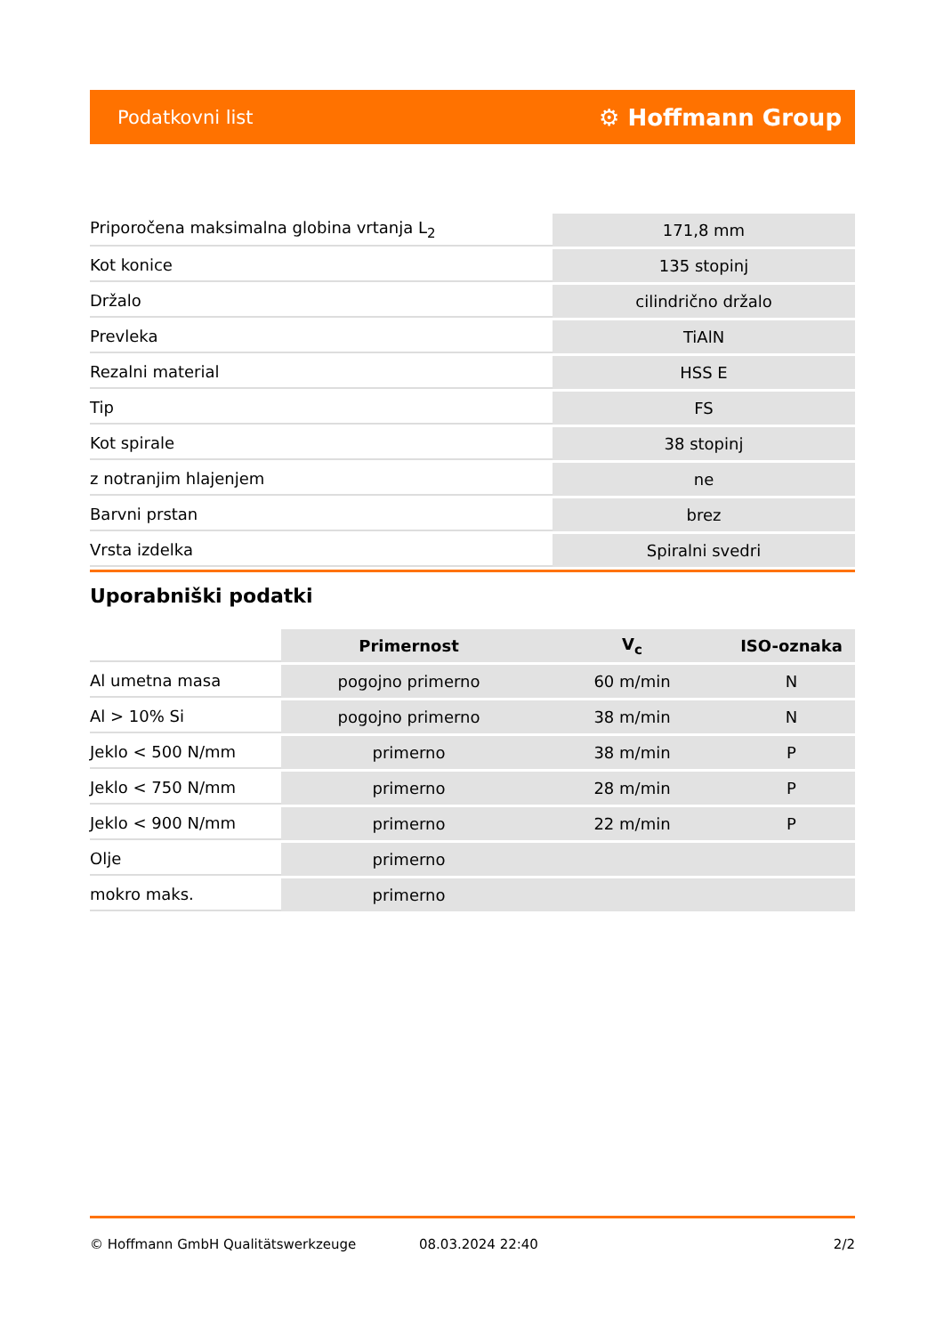Podatkovni list ⚙ Hoffmann Group
| Priporočena maksimalna globina vrtanja L<sub>2</sub> | 171,8 mm |
| Kot konice | 135 stopinj |
| Držalo | cilindrično držalo |
| Prevleka | TiAlN |
| Rezalni material | HSS E |
| Tip | FS |
| Kot spirale | 38 stopinj |
| z notranjim hlajenjem | ne |
| Barvni prstan | brez |
| Vrsta izdelka | Spiralni svedri |
Uporabniški podatki
| | Primernost | V<sub>c</sub> | ISO-oznaka |
| --- | --- | --- | --- |
| Al umetna masa | pogojno primerno | 60 m/min | N |
| Al > 10% Si | pogojno primerno | 38 m/min | N |
| Jeklo < 500 N/mm | primerno | 38 m/min | P |
| Jeklo < 750 N/mm | primerno | 28 m/min | P |
| Jeklo < 900 N/mm | primerno | 22 m/min | P |
| Olje | primerno | | |
| mokro maks. | primerno | | |
© Hoffmann GmbH Qualitätswerkzeuge 08.03.2024 22:40 2/2